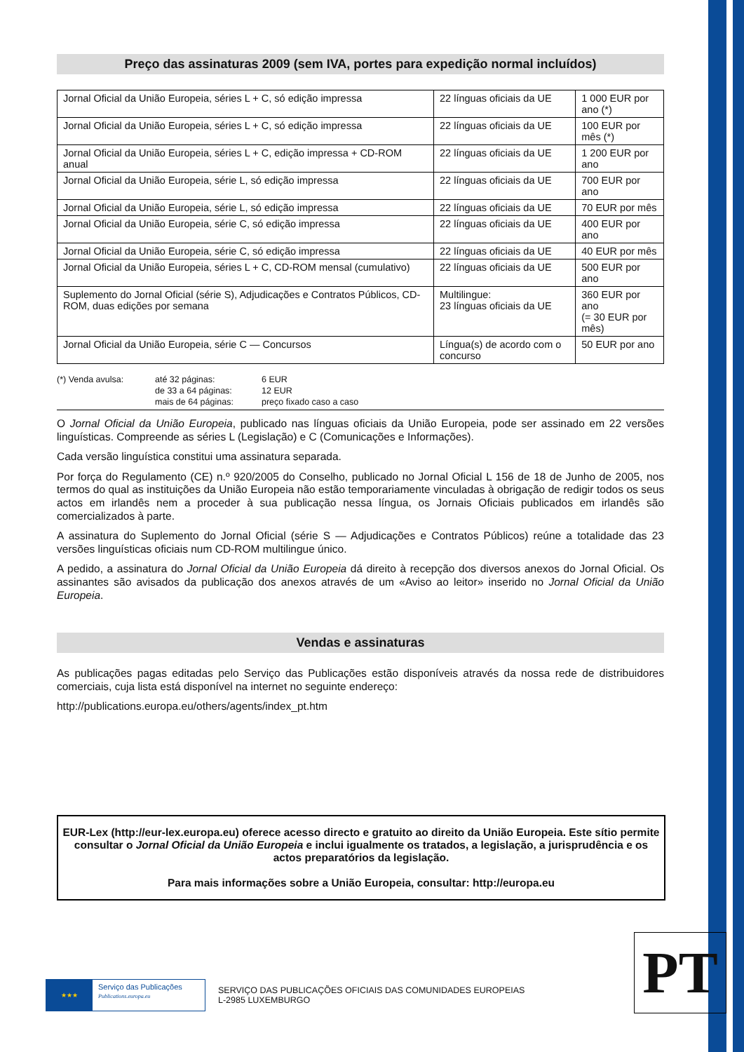Preço das assinaturas 2009 (sem IVA, portes para expedição normal incluídos)
| Jornal Oficial da União Europeia, séries L + C, só edição impressa | 22 línguas oficiais da UE | 1 000 EUR por ano (*) |
| Jornal Oficial da União Europeia, séries L + C, só edição impressa | 22 línguas oficiais da UE | 100 EUR por mês (*) |
| Jornal Oficial da União Europeia, séries L + C, edição impressa + CD-ROM anual | 22 línguas oficiais da UE | 1 200 EUR por ano |
| Jornal Oficial da União Europeia, série L, só edição impressa | 22 línguas oficiais da UE | 700 EUR por ano |
| Jornal Oficial da União Europeia, série L, só edição impressa | 22 línguas oficiais da UE | 70 EUR por mês |
| Jornal Oficial da União Europeia, série C, só edição impressa | 22 línguas oficiais da UE | 400 EUR por ano |
| Jornal Oficial da União Europeia, série C, só edição impressa | 22 línguas oficiais da UE | 40 EUR por mês |
| Jornal Oficial da União Europeia, séries L + C, CD-ROM mensal (cumulativo) | 22 línguas oficiais da UE | 500 EUR por ano |
| Suplemento do Jornal Oficial (série S), Adjudicações e Contratos Públicos, CD-ROM, duas edições por semana | Multilingue: 23 línguas oficiais da UE | 360 EUR por ano (= 30 EUR por mês) |
| Jornal Oficial da União Europeia, série C — Concursos | Língua(s) de acordo com o concurso | 50 EUR por ano |
| (*) Venda avulsa: | até 32 páginas: | 6 EUR |
| | de 33 a 64 páginas: | 12 EUR |
| | mais de 64 páginas: | preço fixado caso a caso |
O Jornal Oficial da União Europeia, publicado nas línguas oficiais da União Europeia, pode ser assinado em 22 versões linguísticas. Compreende as séries L (Legislação) e C (Comunicações e Informações).
Cada versão linguística constitui uma assinatura separada.
Por força do Regulamento (CE) n.º 920/2005 do Conselho, publicado no Jornal Oficial L 156 de 18 de Junho de 2005, nos termos do qual as instituições da União Europeia não estão temporariamente vinculadas à obrigação de redigir todos os seus actos em irlandês nem a proceder à sua publicação nessa língua, os Jornais Oficiais publicados em irlandês são comercializados à parte.
A assinatura do Suplemento do Jornal Oficial (série S — Adjudicações e Contratos Públicos) reúne a totalidade das 23 versões linguísticas oficiais num CD-ROM multilingue único.
A pedido, a assinatura do Jornal Oficial da União Europeia dá direito à recepção dos diversos anexos do Jornal Oficial. Os assinantes são avisados da publicação dos anexos através de um «Aviso ao leitor» inserido no Jornal Oficial da União Europeia.
Vendas e assinaturas
As publicações pagas editadas pelo Serviço das Publicações estão disponíveis através da nossa rede de distribuidores comerciais, cuja lista está disponível na internet no seguinte endereço:
http://publications.europa.eu/others/agents/index_pt.htm
EUR-Lex (http://eur-lex.europa.eu) oferece acesso directo e gratuito ao direito da União Europeia. Este sítio permite consultar o Jornal Oficial da União Europeia e inclui igualmente os tratados, a legislação, a jurisprudência e os actos preparatórios da legislação.
Para mais informações sobre a União Europeia, consultar: http://europa.eu
PT
★★★
Serviço das Publicações
Publications.europa.eu
SERVIÇO DAS PUBLICAÇÕES OFICIAIS DAS COMUNIDADES EUROPEIAS
L-2985 LUXEMBURGO